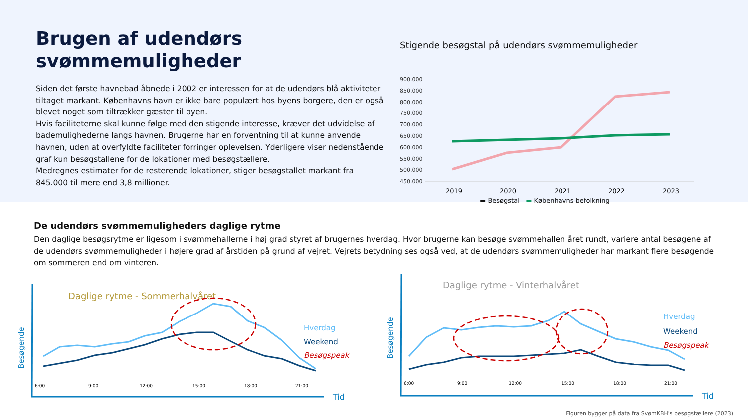Brugen af udendørs svømmemuligheder
Siden det første havnebad åbnede i 2002 er interessen for at de udendørs blå aktiviteter tiltaget markant. Københavns havn er ikke bare populært hos byens borgere, den er også blevet noget som tiltrækker gæster til byen.
Hvis faciliteterne skal kunne følge med den stigende interesse, kræver det udvidelse af bademulighederne langs havnen. Brugerne har en forventning til at kunne anvende havnen, uden at overfyldte faciliteter forringer oplevelsen. Yderligere viser nedenstående graf kun besøgstallene for de lokationer med besøgstællere.
Medregnes estimater for de resterende lokationer, stiger besøgstallet markant fra 845.000 til mere end 3,8 millioner.
Stigende besøgstal på udendørs svømmemuligheder
900.000
850.000
800.000
750.000
700.000
650.000
600.000
550.000
500.000
450.000
2019
2020
2021
2022
2023
▬ Besøgstal ▬ Københavns befolkning
De udendørs svømmemuligheders daglige rytme
Den daglige besøgsrytme er ligesom i svømmehallerne i høj grad styret af brugernes hverdag. Hvor brugerne kan besøge svømmehallen året rundt, variere antal besøgene af de udendørs svømmemuligheder i højere grad af årstiden på grund af vejret. Vejrets betydning ses også ved, at de udendørs svømmemuligheder har markant flere besøgende om sommeren end om vinteren.
Daglige rytme - Sommerhalvåret
Besøgende
6:00
9:00
12:00
15:00
18:00
21:00
Tid
Hverdag
Weekend
Besøgspeak
Daglige rytme - Vinterhalvåret
Besøgende
6:00
9:00
12:00
15:00
18:00
21:00
Tid
Hverdag
Weekend
Besøgspeak
Figuren bygger på data fra SvømKBH's besøgstællere (2023)